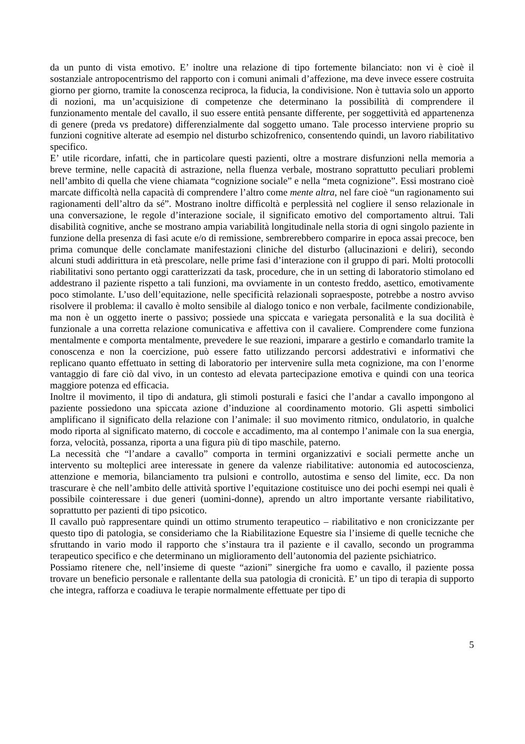da un punto di vista emotivo. E’ inoltre una relazione di tipo fortemente bilanciato: non vi è cioè il sostanziale antropocentrismo del rapporto con i comuni animali d’affezione, ma deve invece essere costruita giorno per giorno, tramite la conoscenza reciproca, la fiducia, la condivisione. Non è tuttavia solo un apporto di nozioni, ma un’acquisizione di competenze che determinano la possibilità di comprendere il funzionamento mentale del cavallo, il suo essere entità pensante differente, per soggettività ed appartenenza di genere (preda vs predatore) differenzialmente dal soggetto umano. Tale processo interviene proprio su funzioni cognitive alterate ad esempio nel disturbo schizofrenico, consentendo quindi, un lavoro riabilitativo specifico.
E’ utile ricordare, infatti, che in particolare questi pazienti, oltre a mostrare disfunzioni nella memoria a breve termine, nelle capacità di astrazione, nella fluenza verbale, mostrano soprattutto peculiari problemi nell’ambito di quella che viene chiamata “cognizione sociale” e nella “meta cognizione”. Essi mostrano cioè marcate difficoltà nella capacità di comprendere l’altro come mente altra, nel fare cioè “un ragionamento sui ragionamenti dell’altro da sé”. Mostrano inoltre difficoltà e perplessità nel cogliere il senso relazionale in una conversazione, le regole d’interazione sociale, il significato emotivo del comportamento altrui. Tali disabilità cognitive, anche se mostrano ampia variabilità longitudinale nella storia di ogni singolo paziente in funzione della presenza di fasi acute e/o di remissione, sembrerebbero comparire in epoca assai precoce, ben prima comunque delle conclamate manifestazioni cliniche del disturbo (allucinazioni e deliri), secondo alcuni studi addirittura in età prescolare, nelle prime fasi d’interazione con il gruppo di pari. Molti protocolli riabilitativi sono pertanto oggi caratterizzati da task, procedure, che in un setting di laboratorio stimolano ed addestrano il paziente rispetto a tali funzioni, ma ovviamente in un contesto freddo, asettico, emotivamente poco stimolante. L’uso dell’equitazione, nelle specificità relazionali sopraesposte, potrebbe a nostro avviso risolvere il problema: il cavallo è molto sensibile al dialogo tonico e non verbale, facilmente condizionabile, ma non è un oggetto inerte o passivo; possiede una spiccata e variegata personalità e la sua docilità è funzionale a una corretta relazione comunicativa e affettiva con il cavaliere. Comprendere come funziona mentalmente e comporta mentalmente, prevedere le sue reazioni, imparare a gestirlo e comandarlo tramite la conoscenza e non la coercizione, può essere fatto utilizzando percorsi addestrativi e informativi che replicano quanto effettuato in setting di laboratorio per intervenire sulla meta cognizione, ma con l’enorme vantaggio di fare ciò dal vivo, in un contesto ad elevata partecipazione emotiva e quindi con una teorica maggiore potenza ed efficacia.
Inoltre il movimento, il tipo di andatura, gli stimoli posturali e fasici che l’andar a cavallo impongono al paziente possiedono una spiccata azione d’induzione al coordinamento motorio. Gli aspetti simbolici amplificano il significato della relazione con l’animale: il suo movimento ritmico, ondulatorio, in qualche modo riporta al significato materno, di coccole e accadimento, ma al contempo l’animale con la sua energia, forza, velocità, possanza, riporta a una figura più di tipo maschile, paterno.
La necessità che “l’andare a cavallo” comporta in termini organizzativi e sociali permette anche un intervento su molteplici aree interessate in genere da valenze riabilitative: autonomia ed autocoscienza, attenzione e memoria, bilanciamento tra pulsioni e controllo, autostima e senso del limite, ecc. Da non trascurare è che nell’ambito delle attività sportive l’equitazione costituisce uno dei pochi esempi nei quali è possibile cointeressare i due generi (uomini-donne), aprendo un altro importante versante riabilitativo, soprattutto per pazienti di tipo psicotico.
Il cavallo può rappresentare quindi un ottimo strumento terapeutico – riabilitativo e non cronicizzante per questo tipo di patologia, se consideriamo che la Riabilitazione Equestre sia l’insieme di quelle tecniche che sfruttando in vario modo il rapporto che s’instaura tra il paziente e il cavallo, secondo un programma terapeutico specifico e che determinano un miglioramento dell’autonomia del paziente psichiatrico.
Possiamo ritenere che, nell’insieme di queste “azioni” sinergiche fra uomo e cavallo, il paziente possa trovare un beneficio personale e rallentante della sua patologia di cronicità. E’ un tipo di terapia di supporto che integra, rafforza e coadiuva le terapie normalmente effettuate per tipo di
5